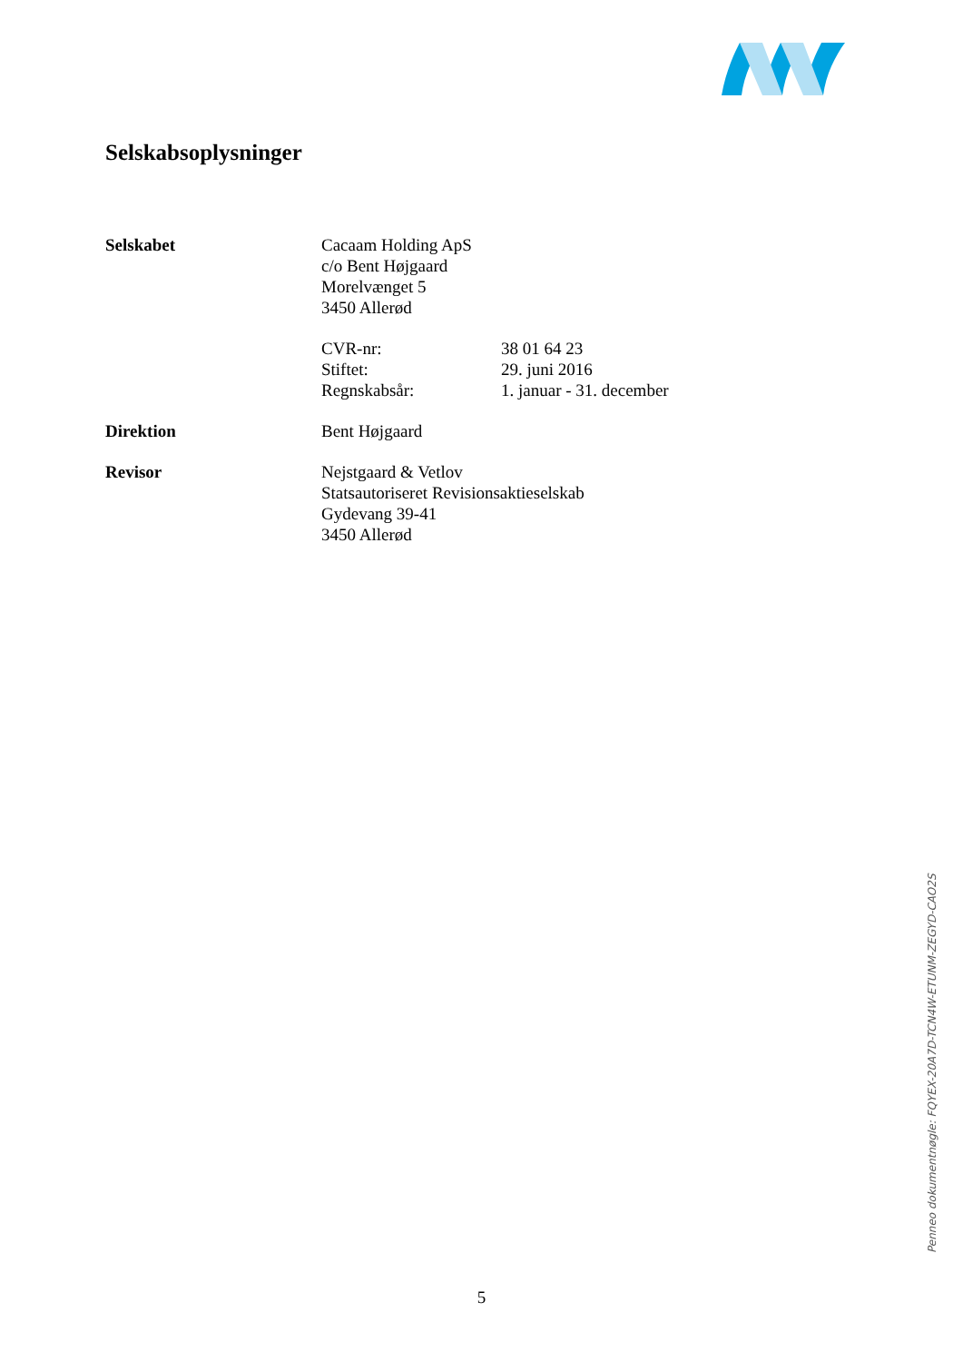Selskabsoplysninger
Selskabet Cacaam Holding ApS
c/o Bent Højgaard
Morelvænget 5
3450 Allerød
CVR-nr: 38 01 64 23
Stiftet: 29. juni 2016
Regnskabsår: 1. januar - 31. december
Direktion Bent Højgaard
Revisor Nejstgaard & Vetlov
Statsautoriseret Revisionsaktieselskab
Gydevang 39-41
3450 Allerød
Penneo dokumentnøgle: FQYEX-20A7D-TCN4W-ETUNM-ZEGYD-CAO2S
5